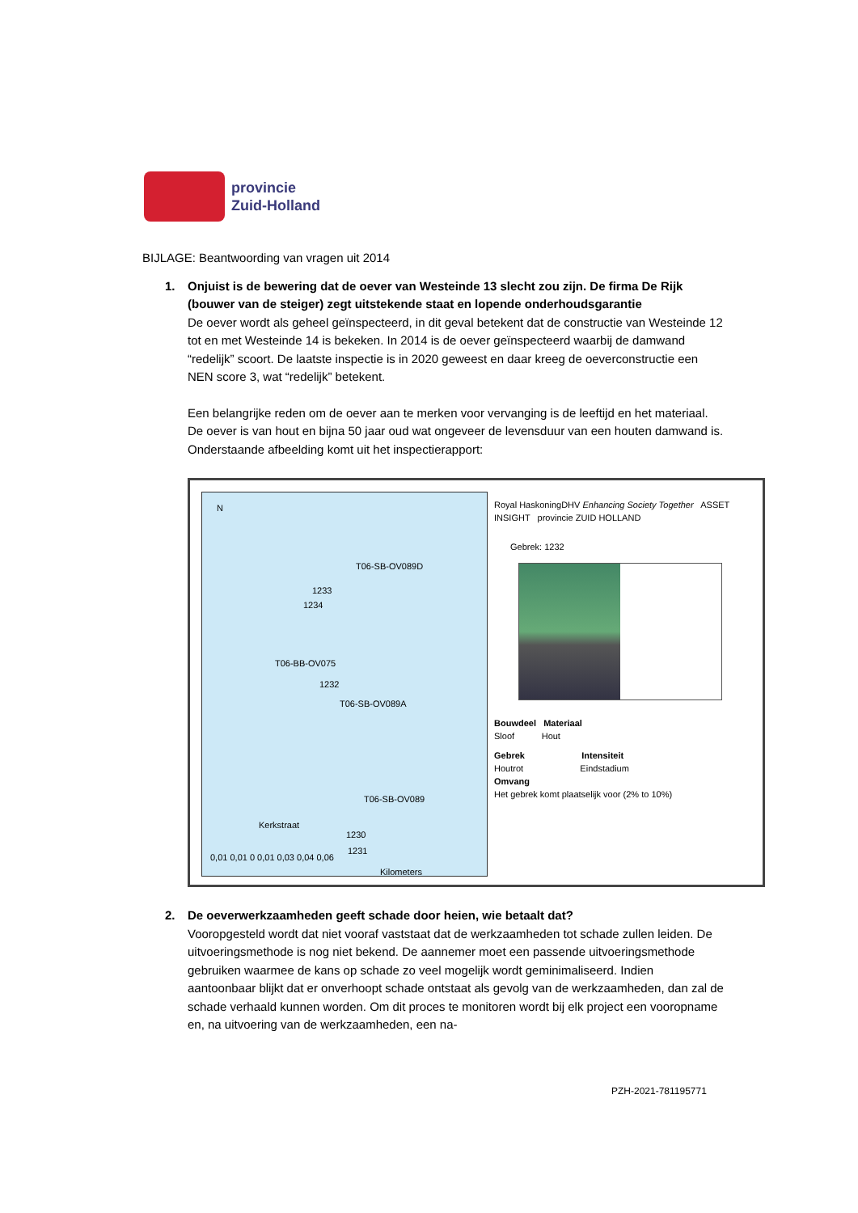provincie
Zuid-Holland
BIJLAGE: Beantwoording van vragen uit 2014
1.
Onjuist is de bewering dat de oever van Westeinde 13 slecht zou zijn. De firma De Rijk (bouwer van de steiger) zegt uitstekende staat en lopende onderhoudsgarantie
De oever wordt als geheel geïnspecteerd, in dit geval betekent dat de constructie van Westeinde 12 tot en met Westeinde 14 is bekeken. In 2014 is de oever geïnspecteerd waarbij de damwand “redelijk” scoort. De laatste inspectie is in 2020 geweest en daar kreeg de oeverconstructie een NEN score 3, wat “redelijk” betekent.
Een belangrijke reden om de oever aan te merken voor vervanging is de leeftijd en het materiaal. De oever is van hout en bijna 50 jaar oud wat ongeveer de levensduur van een houten damwand is. Onderstaande afbeelding komt uit het inspectierapport:
N
T06-SB-OV089D
1233
1234
T06-BB-OV075
1232
T06-SB-OV089A
T06-SB-OV089
Kerkstraat
1230
1231
0,01 0,01 0 0,01 0,03 0,04 0,06
Kilometers
Royal HaskoningDHV Enhancing Society Together ASSET INSIGHT provincie ZUID HOLLAND
Gebrek: 1232
Bouwdeel Materiaal
Sloof Hout
Gebrek Intensiteit
Houtrot Eindstadium
Omvang
Het gebrek komt plaatselijk voor (2% to 10%)
2.
De oeverwerkzaamheden geeft schade door heien, wie betaalt dat?
Vooropgesteld wordt dat niet vooraf vaststaat dat de werkzaamheden tot schade zullen leiden. De uitvoeringsmethode is nog niet bekend. De aannemer moet een passende uitvoeringsmethode gebruiken waarmee de kans op schade zo veel mogelijk wordt geminimaliseerd. Indien aantoonbaar blijkt dat er onverhoopt schade ontstaat als gevolg van de werkzaamheden, dan zal de schade verhaald kunnen worden. Om dit proces te monitoren wordt bij elk project een vooropname en, na uitvoering van de werkzaamheden, een na-
PZH-2021-781195771